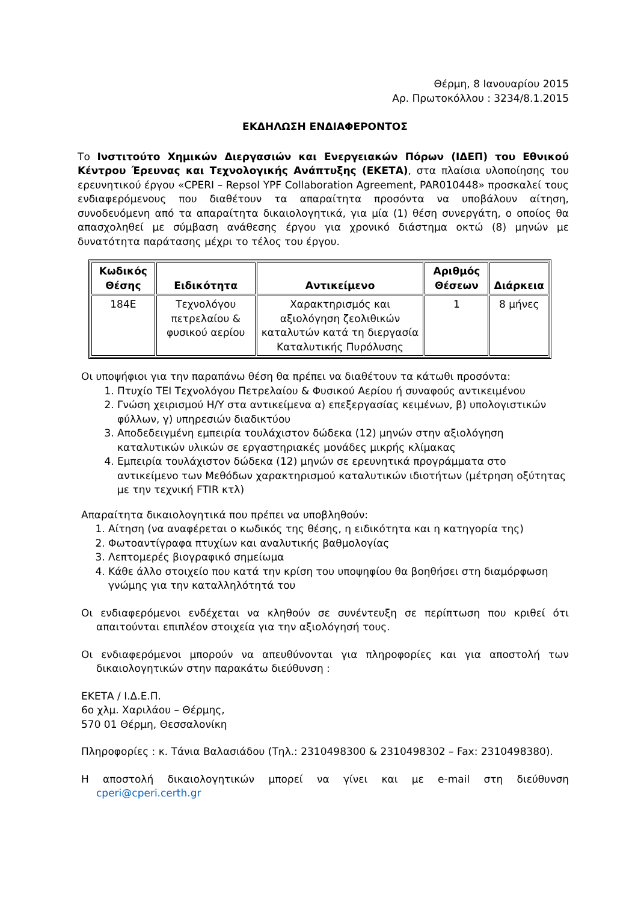Θέρμη, 8 Ιανουαρίου 2015
Αρ. Πρωτοκόλλου : 3234/8.1.2015
ΕΚΔΗΛΩΣΗ ΕΝΔΙΑΦΕΡΟΝΤΟΣ
Το Ινστιτούτο Χημικών Διεργασιών και Ενεργειακών Πόρων (ΙΔΕΠ) του Εθνικού Κέντρου Έρευνας και Τεχνολογικής Ανάπτυξης (ΕΚΕΤΑ), στα πλαίσια υλοποίησης του ερευνητικού έργου «CPERI – Repsol YPF Collaboration Agreement, PAR010448» προσκαλεί τους ενδιαφερόμενους που διαθέτουν τα απαραίτητα προσόντα να υποβάλουν αίτηση, συνοδευόμενη από τα απαραίτητα δικαιολογητικά, για μία (1) θέση συνεργάτη, ο οποίος θα απασχοληθεί με σύμβαση ανάθεσης έργου για χρονικό διάστημα οκτώ (8) μηνών με δυνατότητα παράτασης μέχρι το τέλος του έργου.
| Κωδικός Θέσης | Ειδικότητα | Αντικείμενο | Αριθμός Θέσεων | Διάρκεια |
| --- | --- | --- | --- | --- |
| 184Ε | Τεχνολόγου πετρελαίου & φυσικού αερίου | Χαρακτηρισμός και αξιολόγηση ζεολιθικών καταλυτών κατά τη διεργασία Καταλυτικής Πυρόλυσης | 1 | 8 μήνες |
Οι υποψήφιοι για την παραπάνω θέση θα πρέπει να διαθέτουν τα κάτωθι προσόντα:
1. Πτυχίο ΤΕΙ Τεχνολόγου Πετρελαίου & Φυσικού Αερίου ή συναφούς αντικειμένου
2. Γνώση χειρισμού Η/Υ στα αντικείμενα α) επεξεργασίας κειμένων, β) υπολογιστικών φύλλων, γ) υπηρεσιών διαδικτύου
3. Αποδεδειγμένη εμπειρία τουλάχιστον δώδεκα (12) μηνών στην αξιολόγηση καταλυτικών υλικών σε εργαστηριακές μονάδες μικρής κλίμακας
4. Εμπειρία τουλάχιστον δώδεκα (12) μηνών σε ερευνητικά προγράμματα στο αντικείμενο των Μεθόδων χαρακτηρισμού καταλυτικών ιδιοτήτων (μέτρηση οξύτητας με την τεχνική FTIR κτλ)
Απαραίτητα δικαιολογητικά που πρέπει να υποβληθούν:
1. Αίτηση (να αναφέρεται ο κωδικός της θέσης, η ειδικότητα και η κατηγορία της)
2. Φωτοαντίγραφα πτυχίων και αναλυτικής βαθμολογίας
3. Λεπτομερές βιογραφικό σημείωμα
4. Κάθε άλλο στοιχείο που κατά την κρίση του υποψηφίου θα βοηθήσει στη διαμόρφωση γνώμης για την καταλληλότητά του
Οι ενδιαφερόμενοι ενδέχεται να κληθούν σε συνέντευξη σε περίπτωση που κριθεί ότι απαιτούνται επιπλέον στοιχεία για την αξιολόγησή τους.
Οι ενδιαφερόμενοι μπορούν να απευθύνονται για πληροφορίες και για αποστολή των δικαιολογητικών στην παρακάτω διεύθυνση :
ΕΚΕΤΑ / Ι.Δ.Ε.Π.
6ο χλμ. Χαριλάου – Θέρμης,
570 01 Θέρμη, Θεσσαλονίκη
Πληροφορίες : κ. Τάνια Βαλασιάδου (Τηλ.: 2310498300 & 2310498302 – Fax: 2310498380).
Η αποστολή δικαιολογητικών μπορεί να γίνει και με e-mail στη διεύθυνση cperi@cperi.certh.gr